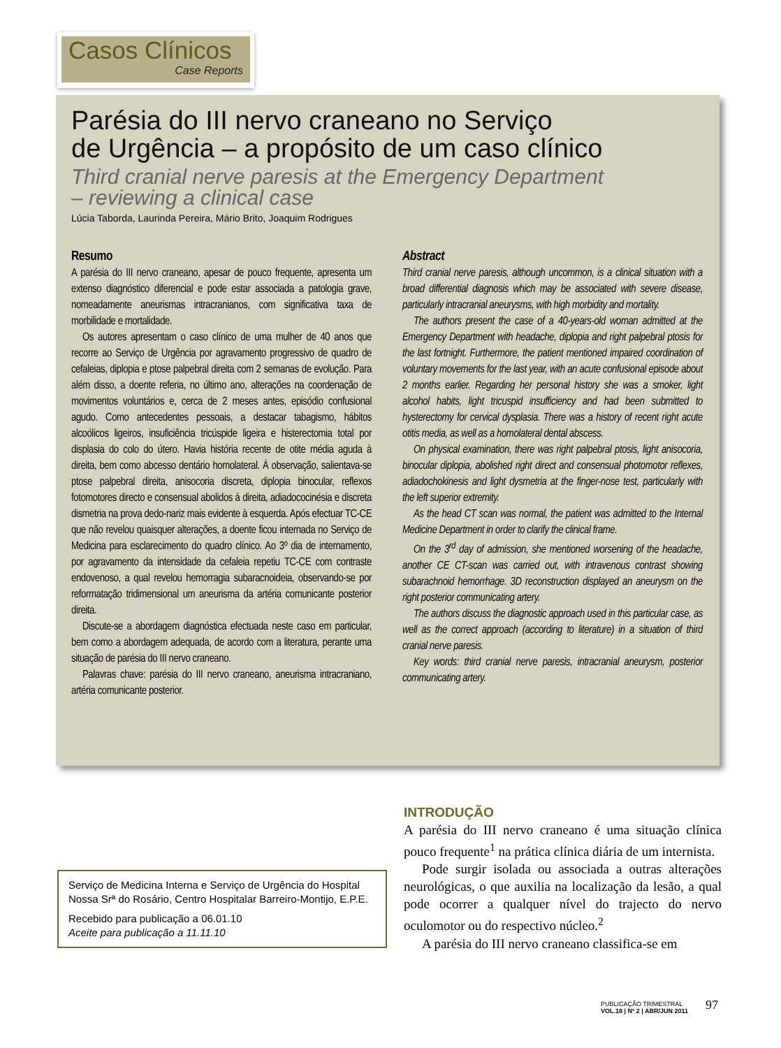Casos Clínicos
Case Reports
Parésia do III nervo craneano no Serviço
de Urgência – a propósito de um caso clínico
Third cranial nerve paresis at the Emergency Department
– reviewing a clinical case
Lúcia Taborda, Laurinda Pereira, Mário Brito, Joaquim Rodrigues
Resumo
A parésia do III nervo craneano, apesar de pouco frequente, apresenta um extenso diagnóstico diferencial e pode estar associada a patologia grave, nomeadamente aneurismas intracranianos, com significativa taxa de morbilidade e mortalidade.
Os autores apresentam o caso clínico de uma mulher de 40 anos que recorre ao Serviço de Urgência por agravamento progressivo de quadro de cefaleias, diplopia e ptose palpebral direita com 2 semanas de evolução. Para além disso, a doente referia, no último ano, alterações na coordenação de movimentos voluntários e, cerca de 2 meses antes, episódio confusional agudo. Como antecedentes pessoais, a destacar tabagismo, hábitos alcoólicos ligeiros, insuficiência tricúspide ligeira e histerectomia total por displasia do colo do útero. Havia história recente de otite média aguda à direita, bem como abcesso dentário homolateral. À observação, salientava-se ptose palpebral direita, anisocoria discreta, diplopia binocular, reflexos fotomotores directo e consensual abolidos à direita, adiadococinésia e discreta dismetria na prova dedo-nariz mais evidente à esquerda. Após efectuar TC-CE que não revelou quaisquer alterações, a doente ficou internada no Serviço de Medicina para esclarecimento do quadro clínico. Ao 3º dia de internamento, por agravamento da intensidade da cefaleia repetiu TC-CE com contraste endovenoso, a qual revelou hemorragia subaracnoideia, observando-se por reformatação tridimensional um aneurisma da artéria comunicante posterior direita.
Discute-se a abordagem diagnóstica efectuada neste caso em particular, bem como a abordagem adequada, de acordo com a literatura, perante uma situação de parésia do III nervo craneano.
Palavras chave: parésia do III nervo craneano, aneurisma intracraniano, artéria comunicante posterior.
Abstract
Third cranial nerve paresis, although uncommon, is a clinical situation with a broad differential diagnosis which may be associated with severe disease, particularly intracranial aneurysms, with high morbidity and mortality.
The authors present the case of a 40-years-old woman admitted at the Emergency Department with headache, diplopia and right palpebral ptosis for the last fortnight. Furthermore, the patient mentioned impaired coordination of voluntary movements for the last year, with an acute confusional episode about 2 months earlier. Regarding her personal history she was a smoker, light alcohol habits, light tricuspid insufficiency and had been submitted to hysterectomy for cervical dysplasia. There was a history of recent right acute otitis media, as well as a homolateral dental abscess.
On physical examination, there was right palpebral ptosis, light anisocoria, binocular diplopia, abolished right direct and consensual photomotor reflexes, adiadochokinesis and light dysmetria at the finger-nose test, particularly with the left superior extremity.
As the head CT scan was normal, the patient was admitted to the Internal Medicine Department in order to clarify the clinical frame.
On the 3<sup>rd</sup> day of admission, she mentioned worsening of the headache, another CE CT-scan was carried out, with intravenous contrast showing subarachnoid hemorrhage. 3D reconstruction displayed an aneurysm on the right posterior communicating artery.
The authors discuss the diagnostic approach used in this particular case, as well as the correct approach (according to literature) in a situation of third cranial nerve paresis.
Key words: third cranial nerve paresis, intracranial aneurysm, posterior communicating artery.
INTRODUÇÃO
A parésia do III nervo craneano é uma situação clínica pouco frequente<sup>1</sup> na prática clínica diária de um internista.
Pode surgir isolada ou associada a outras alterações neurológicas, o que auxilia na localização da lesão, a qual pode ocorrer a qualquer nível do trajecto do nervo oculomotor ou do respectivo núcleo.<sup>2</sup>
A parésia do III nervo craneano classifica-se em
Serviço de Medicina Interna e Serviço de Urgência do Hospital Nossa Srª do Rosário, Centro Hospitalar Barreiro-Montijo, E.P.E.
Recebido para publicação a 06.01.10
Aceite para publicação a 11.11.10
PUBLICAÇÃO TRIMESTRAL
VOL.18 | Nº 2 | ABR/JUN 2011
97